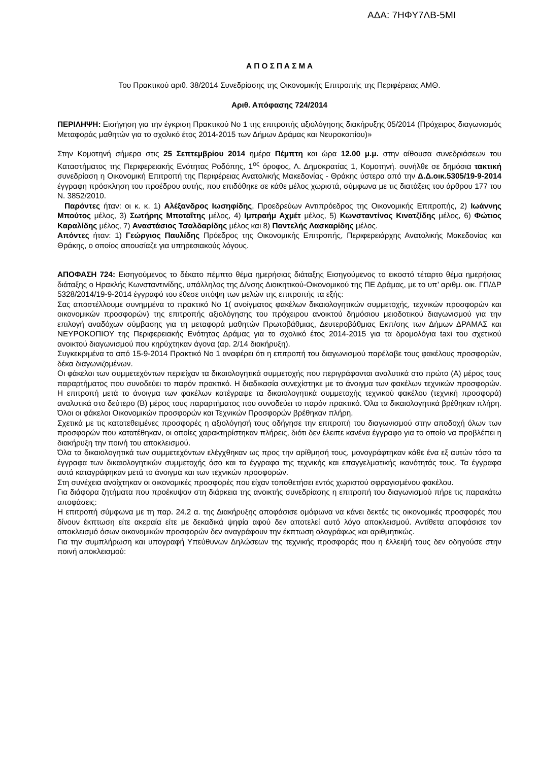ΑΔΑ: 7ΗΦΥ7ΛΒ-5ΜΙ
Α Π Ο Σ Π Α Σ Μ Α
Του Πρακτικού αριθ. 38/2014 Συνεδρίασης της Οικονομικής Επιτροπής της Περιφέρειας ΑΜΘ.
Αριθ. Απόφασης 724/2014
ΠΕΡΙΛΗΨΗ: Εισήγηση για την έγκριση Πρακτικού Νο 1 της επιτροπής αξιολόγησης διακήρυξης 05/2014 (Πρόχειρος διαγωνισμός Μεταφοράς μαθητών για το σχολικό έτος 2014-2015 των Δήμων Δράμας και Νευροκοπίου)»
Στην Κομοτηνή σήμερα στις 25 Σεπτεμβρίου 2014 ημέρα Πέμπτη και ώρα 12.00 μ.μ. στην αίθουσα συνεδριάσεων του Καταστήματος της Περιφερειακής Ενότητας Ροδόπης, 1<sup>ος</sup> όροφος, Λ. Δημοκρατίας 1, Κομοτηνή. συνήλθε σε δημόσια τακτική συνεδρίαση η Οικονομική Επιτροπή της Περιφέρειας Ανατολικής Μακεδονίας - Θράκης ύστερα από την Δ.Δ.οικ.5305/19-9-2014 έγγραφη πρόσκληση του προέδρου αυτής, που επιδόθηκε σε κάθε μέλος χωριστά, σύμφωνα με τις διατάξεις του άρθρου 177 του Ν. 3852/2010.
Παρόντες ήταν: οι κ. κ. 1) Αλέξανδρος Ιωσηφίδης, Προεδρεύων Αντιπρόεδρος της Οικονομικής Επιτροπής, 2) Ιωάννης Μπούτος μέλος, 3) Σωτήρης Μποταΐτης μέλος, 4) Ιμπραήμ Αχμέτ μέλος, 5) Κωνσταντίνος Κινατζίδης μέλος, 6) Φώτιος Καραλίδης μέλος, 7) Αναστάσιος Τσαλδαρίδης μέλος και 8) Παντελής Λασκαρίδης μέλος.
Απόντες ήταν: 1) Γεώργιος Παυλίδης Πρόεδρος της Οικονομικής Επιτροπής, Περιφερειάρχης Ανατολικής Μακεδονίας και Θράκης, ο οποίος απουσίαζε για υπηρεσιακούς λόγους.
ΑΠΟΦΑΣΗ 724: Εισηγούμενος το δέκατο πέμπτο θέμα ημερήσιας διάταξης Εισηγούμενος το εικοστό τέταρτο θέμα ημερήσιας διάταξης ο Ηρακλής Κωνσταντινίδης, υπάλληλος της Δ/νσης Διοικητικού-Οικονομικού της ΠΕ Δράμας, με το υπ’ αριθμ. οικ. ΓΠ/ΔΡ 5328/2014/19-9-2014 έγγραφό του έθεσε υπόψη των μελών της επιτροπής τα εξής:
Σας αποστέλλουμε συνημμένα το πρακτικό Νο 1( ανοίγματος φακέλων δικαιολογητικών συμμετοχής, τεχνικών προσφορών και οικονομικών προσφορών) της επιτροπής αξιολόγησης του πρόχειρου ανοικτού δημόσιου μειοδοτικού διαγωνισμού για την επιλογή αναδόχων σύμβασης για τη μεταφορά μαθητών Πρωτοβάθμιας, Δευτεροβάθμιας Εκπ/σης των Δήμων ΔΡΑΜΑΣ και ΝΕΥΡΟΚΟΠΙΟΥ της Περιφερειακής Ενότητας Δράμας για το σχολικό έτος 2014-2015 για τα δρομολόγια taxi του σχετικού ανοικτού διαγωνισμού που κηρύχτηκαν άγονα (αρ. 2/14 διακήρυξη).
Συγκεκριμένα το από 15-9-2014 Πρακτικό Νο 1 αναφέρει ότι η επιτροπή του διαγωνισμού παρέλαβε τους φακέλους προσφορών, δέκα διαγωνιζομένων.
Οι φάκελοι των συμμετεχόντων περιείχαν τα δικαιολογητικά συμμετοχής που περιγράφονται αναλυτικά στο πρώτο (Α) μέρος τους παραρτήματος που συνοδεύει το παρόν πρακτικό. Η διαδικασία συνεχίστηκε με το άνοιγμα των φακέλων τεχνικών προσφορών. Η επιτροπή μετά το άνοιγμα των φακέλων κατέγραψε τα δικαιολογητικά συμμετοχής τεχνικού φακέλου (τεχνική προσφορά) αναλυτικά στο δεύτερο (Β) μέρος τους παραρτήματος που συνοδεύει το παρόν πρακτικό. Όλα τα δικαιολογητικά βρέθηκαν πλήρη. Όλοι οι φάκελοι Οικονομικών προσφορών και Τεχνικών Προσφορών βρέθηκαν πλήρη.
Σχετικά με τις κατατεθειμένες προσφορές η αξιολόγησή τους οδήγησε την επιτροπή του διαγωνισμού στην αποδοχή όλων των προσφορών που κατατέθηκαν, οι οποίες χαρακτηρίστηκαν πλήρεις, διότι δεν έλειπε κανένα έγγραφο για το οποίο να προβλέπει η διακήρυξη την ποινή του αποκλεισμού.
Όλα τα δικαιολογητικά των συμμετεχόντων ελέγχθηκαν ως προς την αρίθμησή τους, μονογράφτηκαν κάθε ένα εξ αυτών τόσο τα έγγραφα των δικαιολογητικών συμμετοχής όσο και τα έγγραφα της τεχνικής και επαγγελματικής ικανότητάς τους. Τα έγγραφα αυτά καταγράφηκαν μετά το άνοιγμα και των τεχνικών προσφορών.
Στη συνέχεια ανοίχτηκαν οι οικονομικές προσφορές που είχαν τοποθετήσει εντός χωριστού σφραγισμένου φακέλου.
Για διάφορα ζητήματα που προέκυψαν στη διάρκεια της ανοικτής συνεδρίασης η επιτροπή του διαγωνισμού πήρε τις παρακάτω αποφάσεις:
Η επιτροπή σύμφωνα με τη παρ. 24.2 α. της Διακήρυξης αποφάσισε ομόφωνα να κάνει δεκτές τις οικονομικές προσφορές που δίνουν έκπτωση είτε ακεραία είτε με δεκαδικά ψηφία αφού δεν αποτελεί αυτό λόγο αποκλεισμού. Αντίθετα αποφάσισε τον αποκλεισμό όσων οικονομικών προσφορών δεν αναγράφουν την έκπτωση ολογράφως και αριθμητικώς.
Για την συμπλήρωση και υπογραφή Υπεύθυνων Δηλώσεων της τεχνικής προσφοράς που η έλλειψή τους δεν οδηγούσε στην ποινή αποκλεισμού: